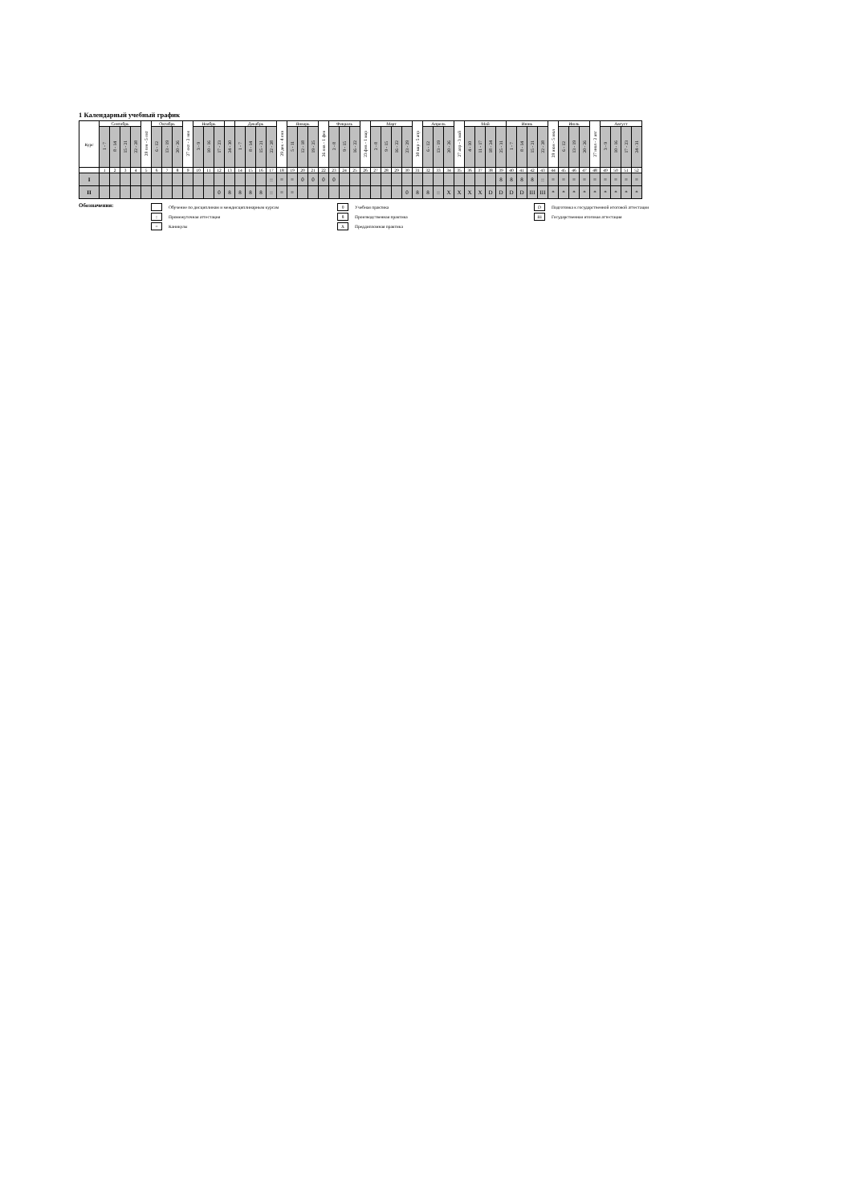1 Календарный учебный график
| Курс | Сентябрь | | | | 29 сен - 5 окт | Октябрь | | | 27 окт - 2 ноя | Ноябрь | | | | Декабрь | | | | 29 дек - 4 янв | Январь | | | 26 янв - 1 фев | Февраль | | | 23 фев - 1 мар | Март | | | | 30 мар - 5 апр | Апрель | | | 27 апр - 3 май | Май | | | | Июнь | | | | 29 июн - 5 июл | Июль | | | 27 июл - 2 авг | Август | | | |
| --- | --- | --- | --- | --- | --- | --- | --- | --- | --- | --- | --- | --- | --- | --- | --- | --- | --- | --- | --- | --- | --- | --- | --- | --- | --- | --- | --- | --- | --- | --- | --- | --- | --- | --- | --- | --- | --- | --- | --- | --- | --- | --- | --- | --- | --- | --- | --- | --- | --- | --- | --- | --- |
| | 1 - 7 | 8 - 14 | 15 - 21 | 22 - 28 | | 6 - 12 | 13 - 19 | 20 - 26 | | 3 - 9 | 10 - 16 | 17 - 23 | 24 - 30 | 1 - 7 | 8 - 14 | 15 - 21 | 22 - 28 | | 5 - 11 | 12 - 18 | 19 - 25 | | 2 - 8 | 9 - 15 | 16 - 22 | | 2 - 8 | 9 - 15 | 16 - 22 | 23 - 29 | | 6 - 12 | 13 - 19 | 20 - 26 | | 4 - 10 | 11 - 17 | 18 - 24 | 25 - 31 | 1 - 7 | 8 - 14 | 15 - 21 | 22 - 28 | | 6 - 12 | 13 - 19 | 20 - 26 | | 3 - 9 | 10 - 16 | 17 - 23 | 24 - 31 |
| | 1 | 2 | 3 | 4 | 5 | 6 | 7 | 8 | 9 | 10 | 11 | 12 | 13 | 14 | 15 | 16 | 17 | 18 | 19 | 20 | 21 | 22 | 23 | 24 | 25 | 26 | 27 | 28 | 29 | 30 | 31 | 32 | 33 | 34 | 35 | 36 | 37 | 38 | 39 | 40 | 41 | 42 | 43 | 44 | 45 | 46 | 47 | 48 | 49 | 50 | 51 | 52 |
| I | | | | | | | | | | | | | | | | | :: | = | = | 0 | 0 | 0 | 0 | | | | | | | | | | | | | | | | 8 | 8 | 8 | 8 | :: | = | = | = | = | = | = | = | = | = |
| II | | | | | | | | | | | | 0 | 8 | 8 | 8 | 8 | :: | = | = | | | | | | | | | | | 0 | 8 | 8 | :: | X | X | X | X | D | D | D | D | III | III | * | * | * | * | * | * | * | * | * |
Обозначения:
Обучение по дисциплинам и междисциплинарным курсам
:: Промежуточная аттестация
= Каникулы
0 Учебная практика
8 Производственная практика
X Преддипломная практика
D Подготовка к государственной итоговой аттестации
III Государственная итоговая аттестация